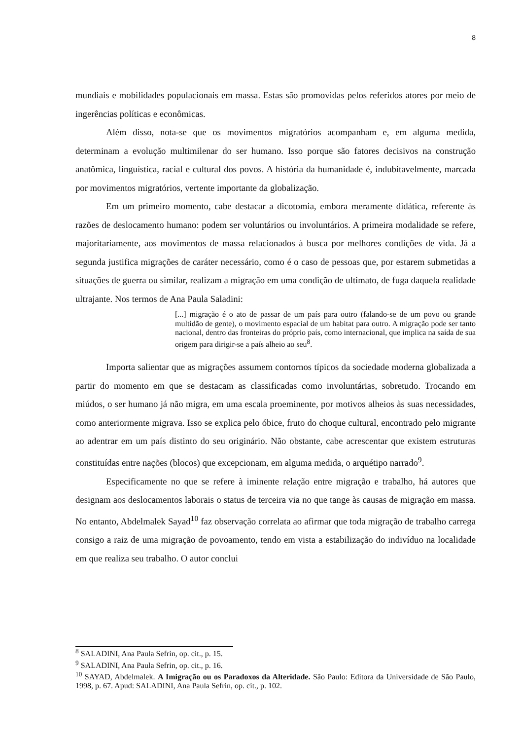8
mundiais e mobilidades populacionais em massa. Estas são promovidas pelos referidos atores por meio de ingerências políticas e econômicas.
Além disso, nota-se que os movimentos migratórios acompanham e, em alguma medida, determinam a evolução multimilenar do ser humano. Isso porque são fatores decisivos na construção anatômica, linguística, racial e cultural dos povos. A história da humanidade é, indubitavelmente, marcada por movimentos migratórios, vertente importante da globalização.
Em um primeiro momento, cabe destacar a dicotomia, embora meramente didática, referente às razões de deslocamento humano: podem ser voluntários ou involuntários. A primeira modalidade se refere, majoritariamente, aos movimentos de massa relacionados à busca por melhores condições de vida. Já a segunda justifica migrações de caráter necessário, como é o caso de pessoas que, por estarem submetidas a situações de guerra ou similar, realizam a migração em uma condição de ultimato, de fuga daquela realidade ultrajante. Nos termos de Ana Paula Saladini:
[...] migração é o ato de passar de um país para outro (falando-se de um povo ou grande multidão de gente), o movimento espacial de um habitat para outro. A migração pode ser tanto nacional, dentro das fronteiras do próprio país, como internacional, que implica na saída de sua origem para dirigir-se a país alheio ao seu<sup>8</sup>.
Importa salientar que as migrações assumem contornos típicos da sociedade moderna globalizada a partir do momento em que se destacam as classificadas como involuntárias, sobretudo. Trocando em miúdos, o ser humano já não migra, em uma escala proeminente, por motivos alheios às suas necessidades, como anteriormente migrava. Isso se explica pelo óbice, fruto do choque cultural, encontrado pelo migrante ao adentrar em um país distinto do seu originário. Não obstante, cabe acrescentar que existem estruturas constituídas entre nações (blocos) que excepcionam, em alguma medida, o arquétipo narrado<sup>9</sup>.
Especificamente no que se refere à iminente relação entre migração e trabalho, há autores que designam aos deslocamentos laborais o status de terceira via no que tange às causas de migração em massa. No entanto, Abdelmalek Sayad<sup>10</sup> faz observação correlata ao afirmar que toda migração de trabalho carrega consigo a raiz de uma migração de povoamento, tendo em vista a estabilização do indivíduo na localidade em que realiza seu trabalho. O autor conclui
<sup>8</sup> SALADINI, Ana Paula Sefrin, op. cit., p. 15.
<sup>9</sup> SALADINI, Ana Paula Sefrin, op. cit., p. 16.
<sup>10</sup> SAYAD, Abdelmalek. A Imigração ou os Paradoxos da Alteridade. São Paulo: Editora da Universidade de São Paulo, 1998, p. 67. Apud: SALADINI, Ana Paula Sefrin, op. cit., p. 102.